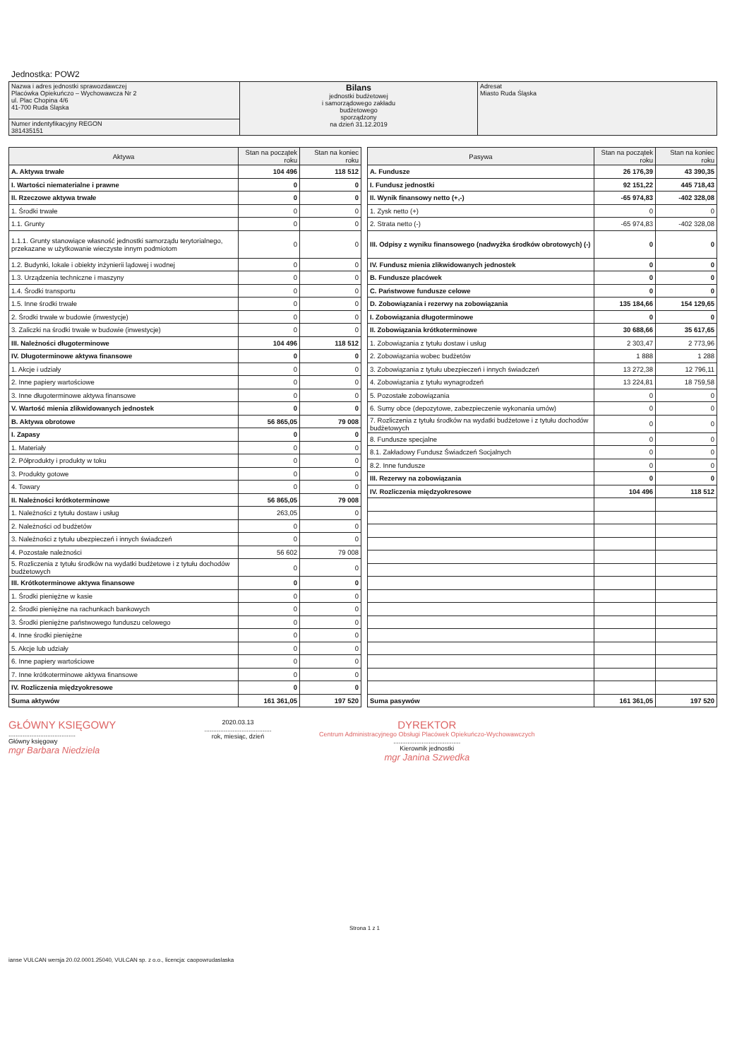Jednostka: POW2
| Nazwa i adres jednostki sprawozdawczej Placówka Opiekuńczo – Wychowawcza Nr 2 ul. Plac Chopina 4/6 41-700 Ruda Śląska | Bilans jednostki budżetowej i samorządowego zakładu budżetowego sporządzony na dzień 31.12.2019 | Adresat Miasto Ruda Śląska |
| Numer indentyfikacyjny REGON 381435151 | | |
| Aktywa | Stan na początek roku | Stan na koniec roku |
| --- | --- | --- |
| A. Aktywa trwałe | 104 496 | 118 512 |
| I. Wartości niematerialne i prawne | 0 | 0 |
| II. Rzeczowe aktywa trwałe | 0 | 0 |
| 1. Środki trwałe | 0 | 0 |
| 1.1. Grunty | 0 | 0 |
| 1.1.1. Grunty stanowiące własność jednostki samorządu terytorialnego, przekazane w użytkowanie wieczyste innym podmiotom | 0 | 0 |
| 1.2. Budynki, lokale i obiekty inżynierii lądowej i wodnej | 0 | 0 |
| 1.3. Urządzenia techniczne i maszyny | 0 | 0 |
| 1.4. Środki transportu | 0 | 0 |
| 1.5. Inne środki trwałe | 0 | 0 |
| 2. Środki trwałe w budowie (inwestycje) | 0 | 0 |
| 3. Zaliczki na środki trwałe w budowie (inwestycje) | 0 | 0 |
| III. Należności długoterminowe | 104 496 | 118 512 |
| IV. Długoterminowe aktywa finansowe | 0 | 0 |
| 1. Akcje i udziały | 0 | 0 |
| 2. Inne papiery wartościowe | 0 | 0 |
| 3. Inne długoterminowe aktywa finansowe | 0 | 0 |
| V. Wartość mienia zlikwidowanych jednostek | 0 | 0 |
| B. Aktywa obrotowe | 56 865,05 | 79 008 |
| I. Zapasy | 0 | 0 |
| 1. Materiały | 0 | 0 |
| 2. Półprodukty i produkty w toku | 0 | 0 |
| 3. Produkty gotowe | 0 | 0 |
| 4. Towary | 0 | 0 |
| II. Należności krótkoterminowe | 56 865,05 | 79 008 |
| 1. Należności z tytułu dostaw i usług | 263,05 | 0 |
| 2. Należności od budżetów | 0 | 0 |
| 3. Należności z tytułu ubezpieczeń i innych świadczeń | 0 | 0 |
| 4. Pozostałe należności | 56 602 | 79 008 |
| 5. Rozliczenia z tytułu środków na wydatki budżetowe i z tytułu dochodów budżetowych | 0 | 0 |
| III. Krótkoterminowe aktywa finansowe | 0 | 0 |
| 1. Środki pieniężne w kasie | 0 | 0 |
| 2. Środki pieniężne na rachunkach bankowych | 0 | 0 |
| 3. Środki pieniężne państwowego funduszu celowego | 0 | 0 |
| 4. Inne środki pieniężne | 0 | 0 |
| 5. Akcje lub udziały | 0 | 0 |
| 6. Inne papiery wartościowe | 0 | 0 |
| 7. Inne krótkoterminowe aktywa finansowe | 0 | 0 |
| IV. Rozliczenia międzyokresowe | 0 | 0 |
| Suma aktywów | 161 361,05 | 197 520 |
| Pasywa | Stan na początek roku | Stan na koniec roku |
| --- | --- | --- |
| A. Fundusze | 26 176,39 | 43 390,35 |
| I. Fundusz jednostki | 92 151,22 | 445 718,43 |
| II. Wynik finansowy netto (+,-) | -65 974,83 | -402 328,08 |
| 1. Zysk netto (+) | 0 | 0 |
| 2. Strata netto (-) | -65 974,83 | -402 328,08 |
| III. Odpisy z wyniku finansowego (nadwyżka środków obrotowych) (-) | 0 | 0 |
| IV. Fundusz mienia zlikwidowanych jednostek | 0 | 0 |
| B. Fundusze placówek | 0 | 0 |
| C. Państwowe fundusze celowe | 0 | 0 |
| D. Zobowiązania i rezerwy na zobowiązania | 135 184,66 | 154 129,65 |
| I. Zobowiązania długoterminowe | 0 | 0 |
| II. Zobowiązania krótkoterminowe | 30 688,66 | 35 617,65 |
| 1. Zobowiązania z tytułu dostaw i usług | 2 303,47 | 2 773,96 |
| 2. Zobowiązania wobec budżetów | 1 888 | 1 288 |
| 3. Zobowiązania z tytułu ubezpieczeń i innych świadczeń | 13 272,38 | 12 796,11 |
| 4. Zobowiązania z tytułu wynagrodzeń | 13 224,81 | 18 759,58 |
| 5. Pozostałe zobowiązania | 0 | 0 |
| 6. Sumy obce (depozytowe, zabezpieczenie wykonania umów) | 0 | 0 |
| 7. Rozliczenia z tytułu środków na wydatki budżetowe i z tytułu dochodów budżetowych | 0 | 0 |
| 8. Fundusze specjalne | 0 | 0 |
| 8.1. Zakładowy Fundusz Świadczeń Socjalnych | 0 | 0 |
| 8.2. Inne fundusze | 0 | 0 |
| III. Rezerwy na zobowiązania | 0 | 0 |
| IV. Rozliczenia międzyokresowe | 104 496 | 118 512 |
| Suma pasywów | 161 361,05 | 197 520 |
GŁÓWNY KSIĘGOWY
......................................
Główny księgowy
mgr Barbara Niedziela
2020.03.13
......................................
rok, miesiąc, dzień
DYREKTOR
Centrum Administracyjnego Obsługi Placówek Opiekuńczo-Wychowawczych
......................................
Kierownik jednostki
mgr Janina Szwedka
Strona 1 z 1
ianse VULCAN wersja 20.02.0001.25040, VULCAN sp. z o.o., licencja: caopowrudaslaska